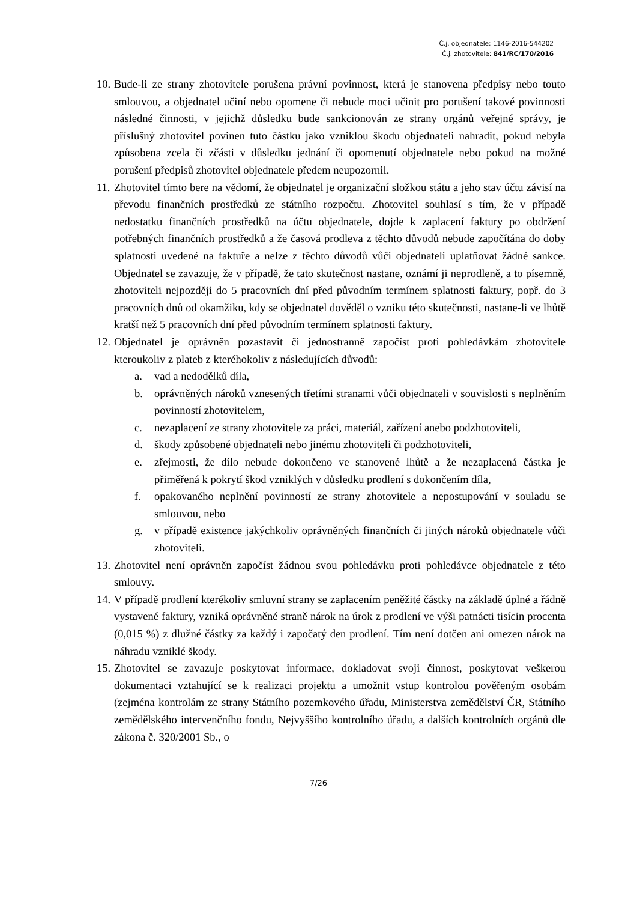Č.j. objednatele: 1146-2016-544202
Č.j. zhotovitele: 841/RC/170/2016
10. Bude-li ze strany zhotovitele porušena právní povinnost, která je stanovena předpisy nebo touto smlouvou, a objednatel učiní nebo opomene či nebude moci učinit pro porušení takové povinnosti následné činnosti, v jejichž důsledku bude sankcionován ze strany orgánů veřejné správy, je příslušný zhotovitel povinen tuto částku jako vzniklou škodu objednateli nahradit, pokud nebyla způsobena zcela či zčásti v důsledku jednání či opomenutí objednatele nebo pokud na možné porušení předpisů zhotovitel objednatele předem neupozornil.
11. Zhotovitel tímto bere na vědomí, že objednatel je organizační složkou státu a jeho stav účtu závisí na převodu finančních prostředků ze státního rozpočtu. Zhotovitel souhlasí s tím, že v případě nedostatku finančních prostředků na účtu objednatele, dojde k zaplacení faktury po obdržení potřebných finančních prostředků a že časová prodleva z těchto důvodů nebude započítána do doby splatnosti uvedené na faktuře a nelze z těchto důvodů vůči objednateli uplatňovat žádné sankce. Objednatel se zavazuje, že v případě, že tato skutečnost nastane, oznámí ji neprodleně, a to písemně, zhotoviteli nejpozději do 5 pracovních dní před původním termínem splatnosti faktury, popř. do 3 pracovních dnů od okamžiku, kdy se objednatel dověděl o vzniku této skutečnosti, nastane-li ve lhůtě kratší než 5 pracovních dní před původním termínem splatnosti faktury.
12. Objednatel je oprávněn pozastavit či jednostranně započíst proti pohledávkám zhotovitele kteroukoliv z plateb z kteréhokoliv z následujících důvodů:
a. vad a nedodělků díla,
b. oprávněných nároků vznesených třetími stranami vůči objednateli v souvislosti s neplněním povinností zhotovitelem,
c. nezaplacení ze strany zhotovitele za práci, materiál, zařízení anebo podzhotoviteli,
d. škody způsobené objednateli nebo jinému zhotoviteli či podzhotoviteli,
e. zřejmosti, že dílo nebude dokončeno ve stanovené lhůtě a že nezaplacená částka je přiměřená k pokrytí škod vzniklých v důsledku prodlení s dokončením díla,
f. opakovaného neplnění povinností ze strany zhotovitele a nepostupování v souladu se smlouvou, nebo
g. v případě existence jakýchkoliv oprávněných finančních či jiných nároků objednatele vůči zhotoviteli.
13. Zhotovitel není oprávněn započíst žádnou svou pohledávku proti pohledávce objednatele z této smlouvy.
14. V případě prodlení kterékoliv smluvní strany se zaplacením peněžité částky na základě úplné a řádně vystavené faktury, vzniká oprávněné straně nárok na úrok z prodlení ve výši patnácti tisícin procenta (0,015 %) z dlužné částky za každý i započatý den prodlení. Tím není dotčen ani omezen nárok na náhradu vzniklé škody.
15. Zhotovitel se zavazuje poskytovat informace, dokladovat svoji činnost, poskytovat veškerou dokumentaci vztahující se k realizaci projektu a umožnit vstup kontrolou pověřeným osobám (zejména kontrolám ze strany Státního pozemkového úřadu, Ministerstva zemědělství ČR, Státního zemědělského intervenčního fondu, Nejvyššího kontrolního úřadu, a dalších kontrolních orgánů dle zákona č. 320/2001 Sb., o
7/26